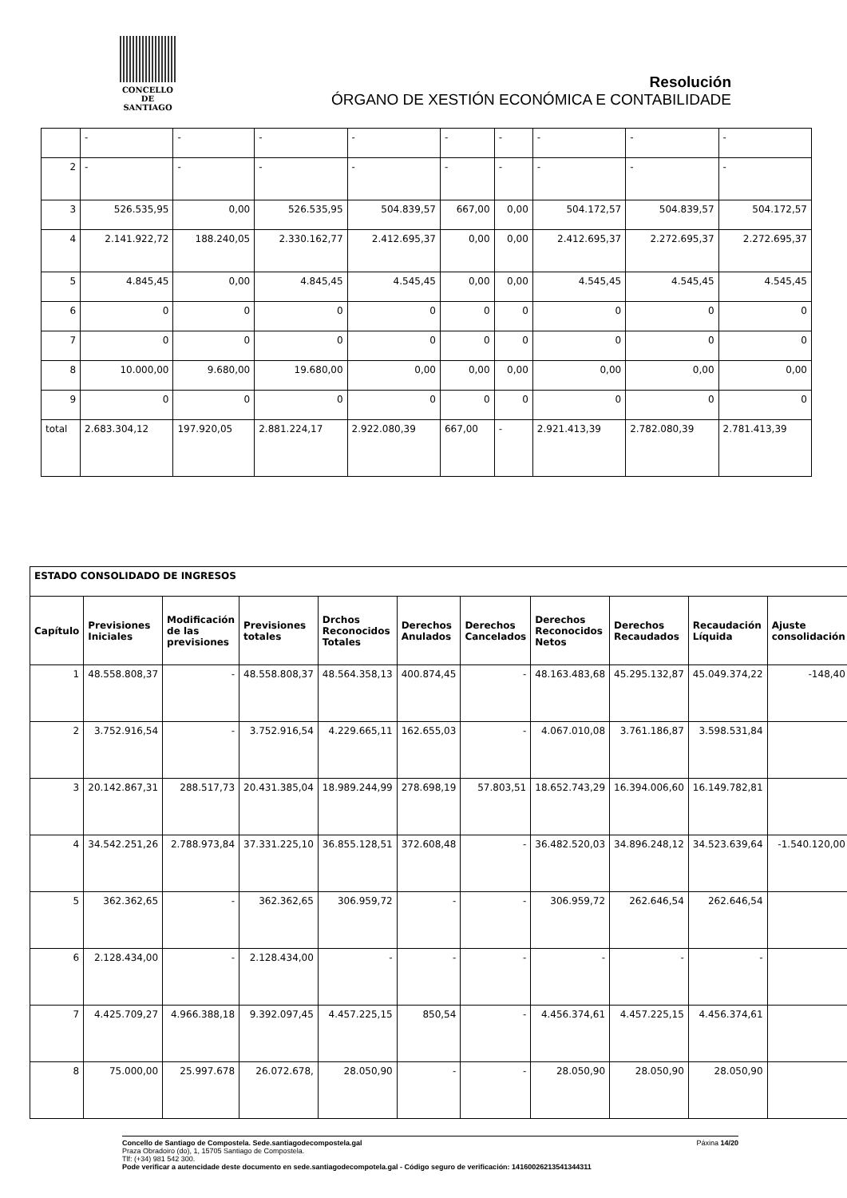CONCELLO DE
SANTIAGO
Resolución
ÓRGANO DE XESTIÓN ECONÓMICA E CONTABILIDADE
| | - | - | - | - | - | - | - | - | - |
| 2 | - | - | - | - | - | - | - | - | - |
| 3 | 526.535,95 | 0,00 | 526.535,95 | 504.839,57 | 667,00 | 0,00 | 504.172,57 | 504.839,57 | 504.172,57 |
| 4 | 2.141.922,72 | 188.240,05 | 2.330.162,77 | 2.412.695,37 | 0,00 | 0,00 | 2.412.695,37 | 2.272.695,37 | 2.272.695,37 |
| 5 | 4.845,45 | 0,00 | 4.845,45 | 4.545,45 | 0,00 | 0,00 | 4.545,45 | 4.545,45 | 4.545,45 |
| 6 | 0 | 0 | 0 | 0 | 0 | 0 | 0 | 0 | 0 |
| 7 | 0 | 0 | 0 | 0 | 0 | 0 | 0 | 0 | 0 |
| 8 | 10.000,00 | 9.680,00 | 19.680,00 | 0,00 | 0,00 | 0,00 | 0,00 | 0,00 | 0,00 |
| 9 | 0 | 0 | 0 | 0 | 0 | 0 | 0 | 0 | 0 |
| total | 2.683.304,12 | 197.920,05 | 2.881.224,17 | 2.922.080,39 | 667,00 | - | 2.921.413,39 | 2.782.080,39 | 2.781.413,39 |
| ESTADO CONSOLIDADO DE INGRESOS | | | | | | | | | | |
| --- | --- | --- | --- | --- | --- | --- | --- | --- | --- | --- |
| Capítulo | Previsiones Iniciales | Modificación de las previsiones | Previsiones totales | Drchos Reconocidos Totales | Derechos Anulados | Derechos Cancelados | Derechos Reconocidos Netos | Derechos Recaudados | Recaudación Líquida | Ajuste consolidación |
| 1 | 48.558.808,37 | - | 48.558.808,37 | 48.564.358,13 | 400.874,45 | - | 48.163.483,68 | 45.295.132,87 | 45.049.374,22 | -148,40 |
| 2 | 3.752.916,54 | - | 3.752.916,54 | 4.229.665,11 | 162.655,03 | - | 4.067.010,08 | 3.761.186,87 | 3.598.531,84 | |
| 3 | 20.142.867,31 | 288.517,73 | 20.431.385,04 | 18.989.244,99 | 278.698,19 | 57.803,51 | 18.652.743,29 | 16.394.006,60 | 16.149.782,81 | |
| 4 | 34.542.251,26 | 2.788.973,84 | 37.331.225,10 | 36.855.128,51 | 372.608,48 | - | 36.482.520,03 | 34.896.248,12 | 34.523.639,64 | -1.540.120,00 |
| 5 | 362.362,65 | - | 362.362,65 | 306.959,72 | - | - | 306.959,72 | 262.646,54 | 262.646,54 | |
| 6 | 2.128.434,00 | - | 2.128.434,00 | - | - | - | - | - | - | |
| 7 | 4.425.709,27 | 4.966.388,18 | 9.392.097,45 | 4.457.225,15 | 850,54 | - | 4.456.374,61 | 4.457.225,15 | 4.456.374,61 | |
| 8 | 75.000,00 | 25.997.678 | 26.072.678, | 28.050,90 | - | - | 28.050,90 | 28.050,90 | 28.050,90 | |
Concello de Santiago de Compostela. Sede.santiagodecompostela.gal Páxina 14/20
Praza Obradoiro (do), 1, 15705 Santiago de Compostela.
Tlf: (+34) 981 542 300.
Pode verificar a autencidade deste documento en sede.santiagodecompotela.gal - Código seguro de verificación: 14160026213541344311